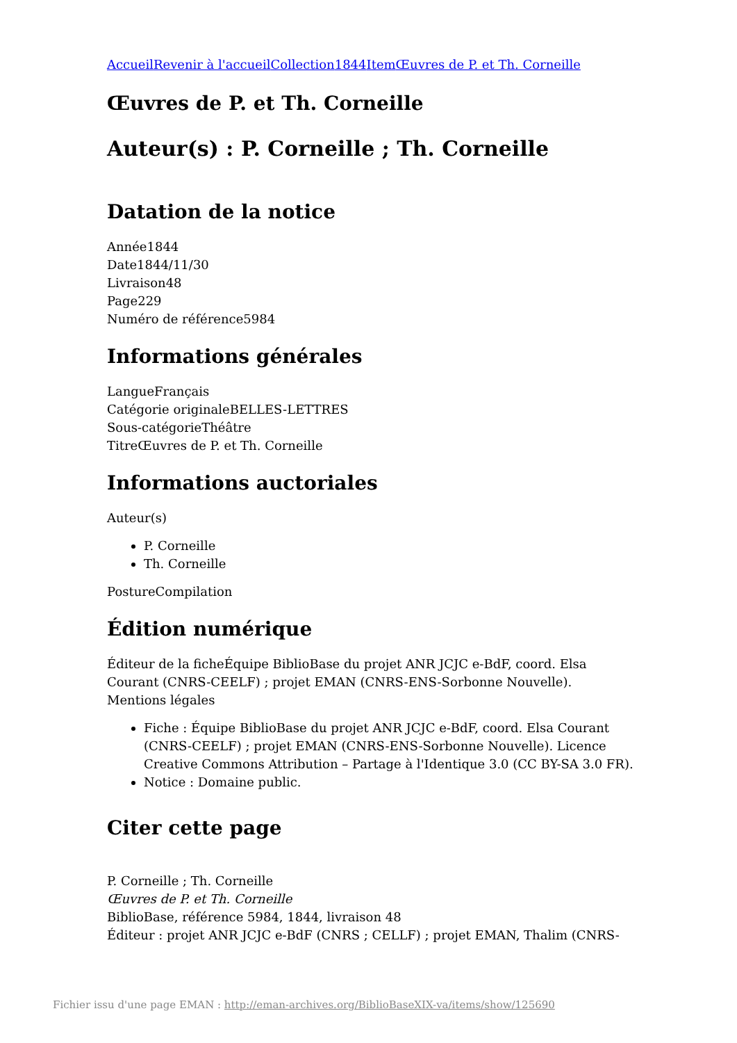Accueil Revenir à l'accueil Collection 1844 Item Œuvres de P. et Th. Corneille
Œuvres de P. et Th. Corneille
Auteur(s) : P. Corneille ; Th. Corneille
Datation de la notice
Année1844
Date1844/11/30
Livraison48
Page229
Numéro de référence5984
Informations générales
LangueFrançais
Catégorie originaleBELLES-LETTRES
Sous-catégorieThéâtre
TitreŒuvres de P. et Th. Corneille
Informations auctoriales
Auteur(s)
P. Corneille
Th. Corneille
PostureCompilation
Édition numérique
Éditeur de la ficheÉquipe BiblioBase du projet ANR JCJC e-BdF, coord. Elsa Courant (CNRS-CEELF) ; projet EMAN (CNRS-ENS-Sorbonne Nouvelle).
Mentions légales
Fiche : Équipe BiblioBase du projet ANR JCJC e-BdF, coord. Elsa Courant (CNRS-CEELF) ; projet EMAN (CNRS-ENS-Sorbonne Nouvelle). Licence Creative Commons Attribution – Partage à l'Identique 3.0 (CC BY-SA 3.0 FR).
Notice : Domaine public.
Citer cette page
P. Corneille ; Th. Corneille
Œuvres de P. et Th. Corneille
BiblioBase, référence 5984, 1844, livraison 48
Éditeur : projet ANR JCJC e-BdF (CNRS ; CELLF) ; projet EMAN, Thalim (CNRS-
Fichier issu d'une page EMAN : http://eman-archives.org/BiblioBaseXIX-va/items/show/125690